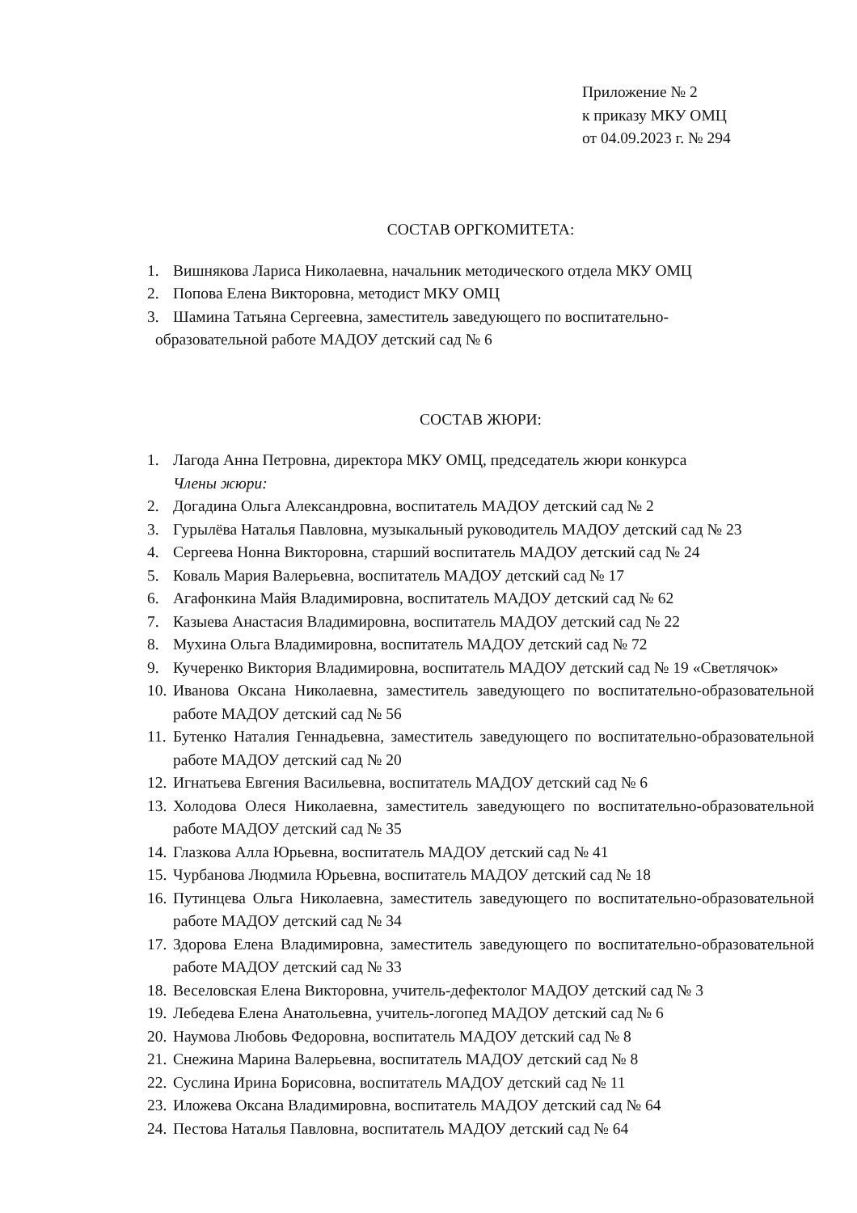Приложение № 2
к приказу МКУ ОМЦ
от 04.09.2023 г. № 294
СОСТАВ ОРГКОМИТЕТА:
1. Вишнякова Лариса Николаевна, начальник методического отдела МКУ ОМЦ
2. Попова Елена Викторовна, методист МКУ ОМЦ
3. Шамина Татьяна Сергеевна, заместитель заведующего по воспитательно-
образовательной работе МАДОУ детский сад № 6
СОСТАВ ЖЮРИ:
1. Лагода Анна Петровна, директора МКУ ОМЦ, председатель жюри конкурса
Члены жюри:
2. Догадина Ольга Александровна, воспитатель МАДОУ детский сад № 2
3. Гурылёва Наталья Павловна, музыкальный руководитель МАДОУ детский сад № 23
4. Сергеева Нонна Викторовна, старший воспитатель МАДОУ детский сад № 24
5. Коваль Мария Валерьевна, воспитатель МАДОУ детский сад № 17
6. Агафонкина Майя Владимировна, воспитатель МАДОУ детский сад № 62
7. Казыева Анастасия Владимировна, воспитатель МАДОУ детский сад № 22
8. Мухина Ольга Владимировна, воспитатель МАДОУ детский сад № 72
9. Кучеренко Виктория Владимировна, воспитатель МАДОУ детский сад № 19 «Светлячок»
10. Иванова Оксана Николаевна, заместитель заведующего по воспитательно-образовательной работе МАДОУ детский сад № 56
11. Бутенко Наталия Геннадьевна, заместитель заведующего по воспитательно-образовательной работе МАДОУ детский сад № 20
12. Игнатьева Евгения Васильевна, воспитатель МАДОУ детский сад № 6
13. Холодова Олеся Николаевна, заместитель заведующего по воспитательно-образовательной работе МАДОУ детский сад № 35
14. Глазкова Алла Юрьевна, воспитатель МАДОУ детский сад № 41
15. Чурбанова Людмила Юрьевна, воспитатель МАДОУ детский сад № 18
16. Путинцева Ольга Николаевна, заместитель заведующего по воспитательно-образовательной работе МАДОУ детский сад № 34
17. Здорова Елена Владимировна, заместитель заведующего по воспитательно-образовательной работе МАДОУ детский сад № 33
18. Веселовская Елена Викторовна, учитель-дефектолог МАДОУ детский сад № 3
19. Лебедева Елена Анатольевна, учитель-логопед МАДОУ детский сад № 6
20. Наумова Любовь Федоровна, воспитатель МАДОУ детский сад № 8
21. Снежина Марина Валерьевна, воспитатель МАДОУ детский сад № 8
22. Суслина Ирина Борисовна, воспитатель МАДОУ детский сад № 11
23. Иложева Оксана Владимировна, воспитатель МАДОУ детский сад № 64
24. Пестова Наталья Павловна, воспитатель МАДОУ детский сад № 64